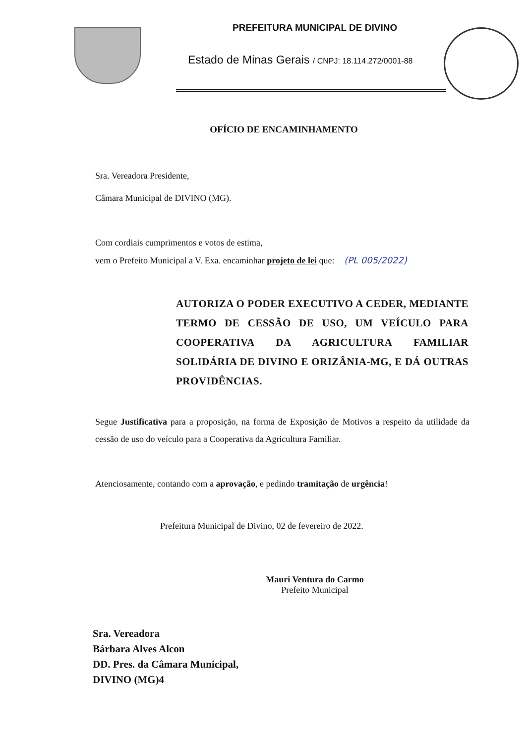PREFEITURA MUNICIPAL DE DIVINO
Estado de Minas Gerais / CNPJ: 18.114.272/0001-88
OFÍCIO DE ENCAMINHAMENTO
Sra. Vereadora Presidente,
Câmara Municipal de DIVINO (MG).
Com cordiais cumprimentos e votos de estima,
vem o Prefeito Municipal a V. Exa. encaminhar projeto de lei que: (PL 005/2022)
AUTORIZA O PODER EXECUTIVO A CEDER, MEDIANTE TERMO DE CESSÃO DE USO, UM VEÍCULO PARA COOPERATIVA DA AGRICULTURA FAMILIAR SOLIDÁRIA DE DIVINO E ORIZÂNIA-MG, E DÁ OUTRAS PROVIDÊNCIAS.
Segue Justificativa para a proposição, na forma de Exposição de Motivos a respeito da utilidade da cessão de uso do veículo para a Cooperativa da Agricultura Familiar.
Atenciosamente, contando com a aprovação, e pedindo tramitação de urgência!
Prefeitura Municipal de Divino, 02 de fevereiro de 2022.
Mauri Ventura do Carmo
Prefeito Municipal
Sra. Vereadora
Bárbara Alves Alcon
DD. Pres. da Câmara Municipal,
DIVINO (MG)4